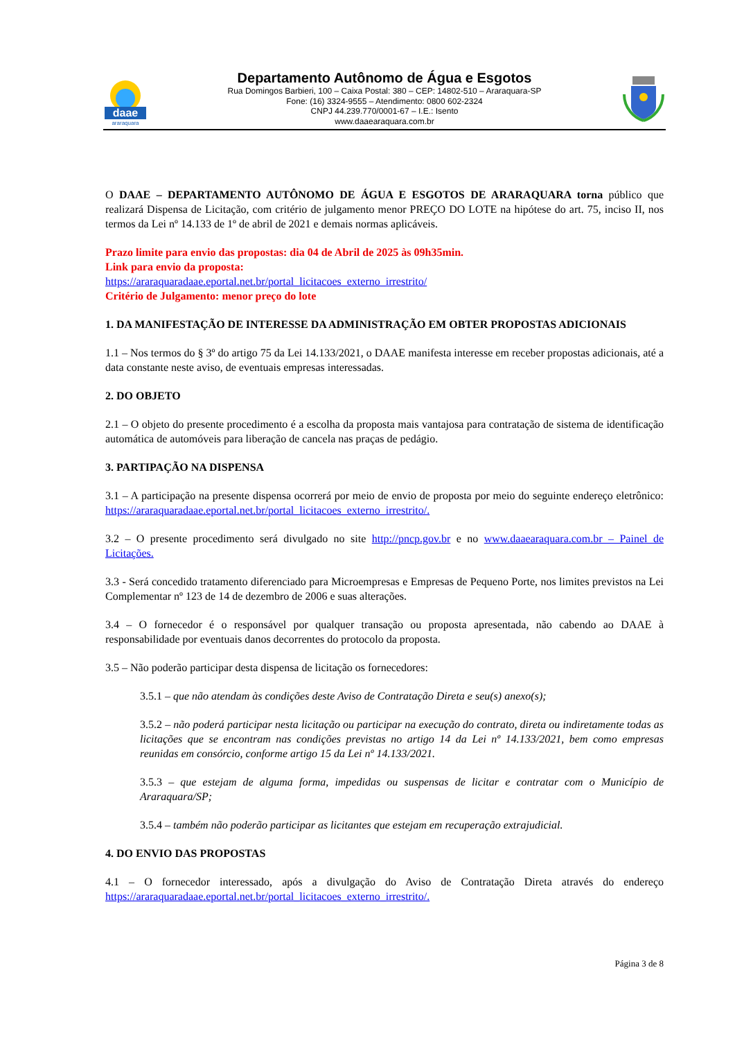daae
araraquara
Departamento Autônomo de Água e Esgotos
Rua Domingos Barbieri, 100 – Caixa Postal: 380 – CEP: 14802-510 – Araraquara-SP
Fone: (16) 3324-9555 – Atendimento: 0800 602-2324
CNPJ 44.239.770/0001-67 – I.E.: Isento
www.daaearaquara.com.br
O DAAE – DEPARTAMENTO AUTÔNOMO DE ÁGUA E ESGOTOS DE ARARAQUARA torna público que realizará Dispensa de Licitação, com critério de julgamento menor PREÇO DO LOTE na hipótese do art. 75, inciso II, nos termos da Lei nº 14.133 de 1º de abril de 2021 e demais normas aplicáveis.
Prazo limite para envio das propostas: dia 04 de Abril de 2025 às 09h35min.
Link para envio da proposta:
https://araraquaradaae.eportal.net.br/portal_licitacoes_externo_irrestrito/
Critério de Julgamento: menor preço do lote
1. DA MANIFESTAÇÃO DE INTERESSE DA ADMINISTRAÇÃO EM OBTER PROPOSTAS ADICIONAIS
1.1 – Nos termos do § 3º do artigo 75 da Lei 14.133/2021, o DAAE manifesta interesse em receber propostas adicionais, até a data constante neste aviso, de eventuais empresas interessadas.
2. DO OBJETO
2.1 – O objeto do presente procedimento é a escolha da proposta mais vantajosa para contratação de sistema de identificação automática de automóveis para liberação de cancela nas praças de pedágio.
3. PARTIPAÇÃO NA DISPENSA
3.1 – A participação na presente dispensa ocorrerá por meio de envio de proposta por meio do seguinte endereço eletrônico: https://araraquaradaae.eportal.net.br/portal_licitacoes_externo_irrestrito/.
3.2 – O presente procedimento será divulgado no site http://pncp.gov.br e no www.daaearaquara.com.br – Painel de Licitações.
3.3 - Será concedido tratamento diferenciado para Microempresas e Empresas de Pequeno Porte, nos limites previstos na Lei Complementar nº 123 de 14 de dezembro de 2006 e suas alterações.
3.4 – O fornecedor é o responsável por qualquer transação ou proposta apresentada, não cabendo ao DAAE à responsabilidade por eventuais danos decorrentes do protocolo da proposta.
3.5 – Não poderão participar desta dispensa de licitação os fornecedores:
3.5.1 – que não atendam às condições deste Aviso de Contratação Direta e seu(s) anexo(s);
3.5.2 – não poderá participar nesta licitação ou participar na execução do contrato, direta ou indiretamente todas as licitações que se encontram nas condições previstas no artigo 14 da Lei nº 14.133/2021, bem como empresas reunidas em consórcio, conforme artigo 15 da Lei nº 14.133/2021.
3.5.3 – que estejam de alguma forma, impedidas ou suspensas de licitar e contratar com o Município de Araraquara/SP;
3.5.4 – também não poderão participar as licitantes que estejam em recuperação extrajudicial.
4. DO ENVIO DAS PROPOSTAS
4.1 – O fornecedor interessado, após a divulgação do Aviso de Contratação Direta através do endereço https://araraquaradaae.eportal.net.br/portal_licitacoes_externo_irrestrito/.
Página 3 de 8